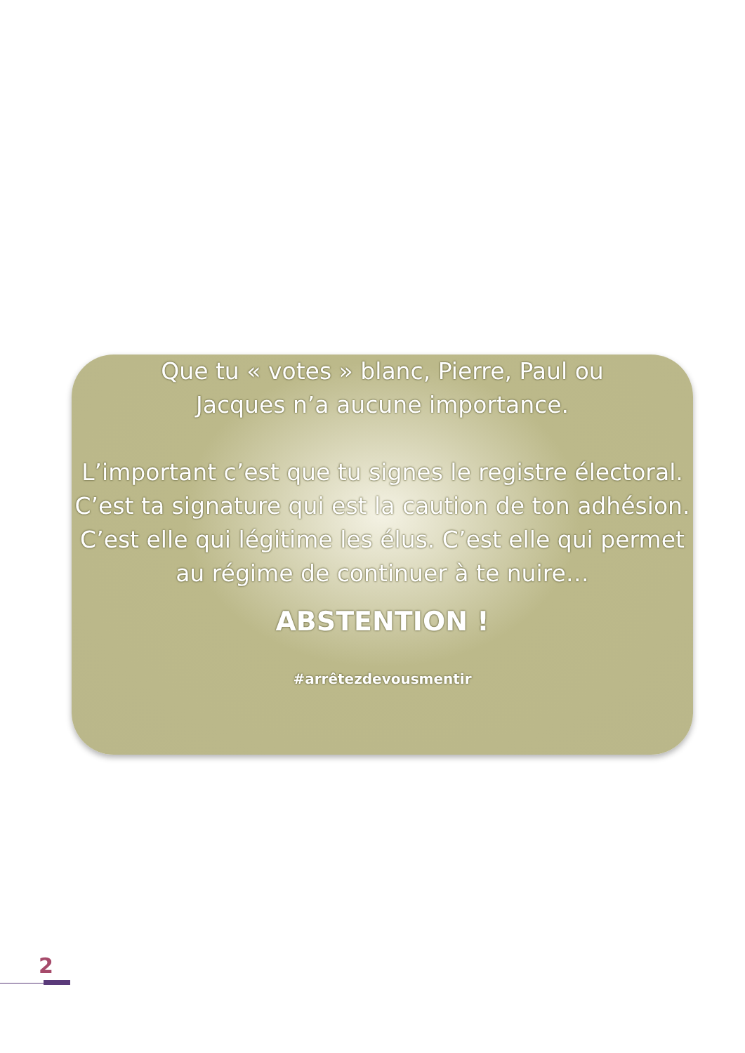Que tu « votes » blanc, Pierre, Paul ou
Jacques n’a aucune importance.
L’important c’est que tu signes le registre électoral. C’est ta signature qui est la caution de ton adhésion. C’est elle qui légitime les élus. C’est elle qui permet au régime de continuer à te nuire…
ABSTENTION !
#arrêtezdevousmentir
2